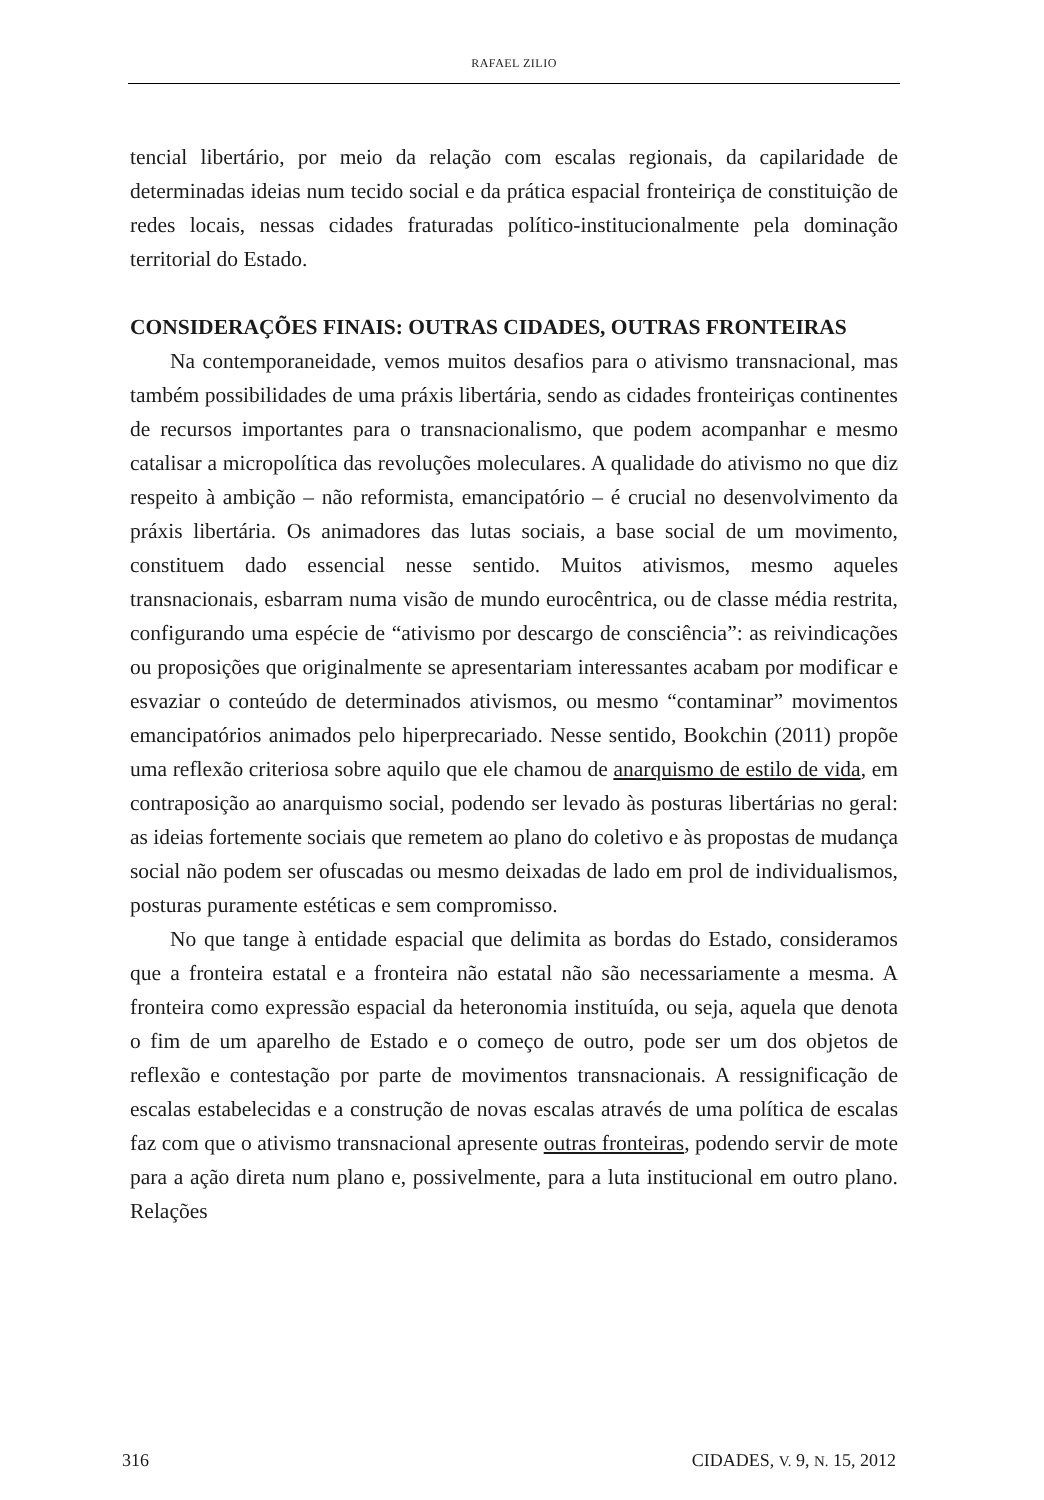RAFAEL ZILIO
tencial libertário, por meio da relação com escalas regionais, da capilaridade de determinadas ideias num tecido social e da prática espacial fronteiriça de constituição de redes locais, nessas cidades fraturadas político-institucionalmente pela dominação territorial do Estado.
CONSIDERAÇÕES FINAIS: OUTRAS CIDADES, OUTRAS FRONTEIRAS
Na contemporaneidade, vemos muitos desafios para o ativismo transnacional, mas também possibilidades de uma práxis libertária, sendo as cidades fronteiriças continentes de recursos importantes para o transnacionalismo, que podem acompanhar e mesmo catalisar a micropolítica das revoluções moleculares. A qualidade do ativismo no que diz respeito à ambição – não reformista, emancipatório – é crucial no desenvolvimento da práxis libertária. Os animadores das lutas sociais, a base social de um movimento, constituem dado essencial nesse sentido. Muitos ativismos, mesmo aqueles transnacionais, esbarram numa visão de mundo eurocêntrica, ou de classe média restrita, configurando uma espécie de “ativismo por descargo de consciência”: as reivindicações ou proposições que originalmente se apresentariam interessantes acabam por modificar e esvaziar o conteúdo de determinados ativismos, ou mesmo “contaminar” movimentos emancipatórios animados pelo hiperprecariado. Nesse sentido, Bookchin (2011) propõe uma reflexão criteriosa sobre aquilo que ele chamou de anarquismo de estilo de vida, em contraposição ao anarquismo social, podendo ser levado às posturas libertárias no geral: as ideias fortemente sociais que remetem ao plano do coletivo e às propostas de mudança social não podem ser ofuscadas ou mesmo deixadas de lado em prol de individualismos, posturas puramente estéticas e sem compromisso.
No que tange à entidade espacial que delimita as bordas do Estado, consideramos que a fronteira estatal e a fronteira não estatal não são necessariamente a mesma. A fronteira como expressão espacial da heteronomia instituída, ou seja, aquela que denota o fim de um aparelho de Estado e o começo de outro, pode ser um dos objetos de reflexão e contestação por parte de movimentos transnacionais. A ressignificação de escalas estabelecidas e a construção de novas escalas através de uma política de escalas faz com que o ativismo transnacional apresente outras fronteiras, podendo servir de mote para a ação direta num plano e, possivelmente, para a luta institucional em outro plano. Relações
316 CIDADES, V. 9, N. 15, 2012